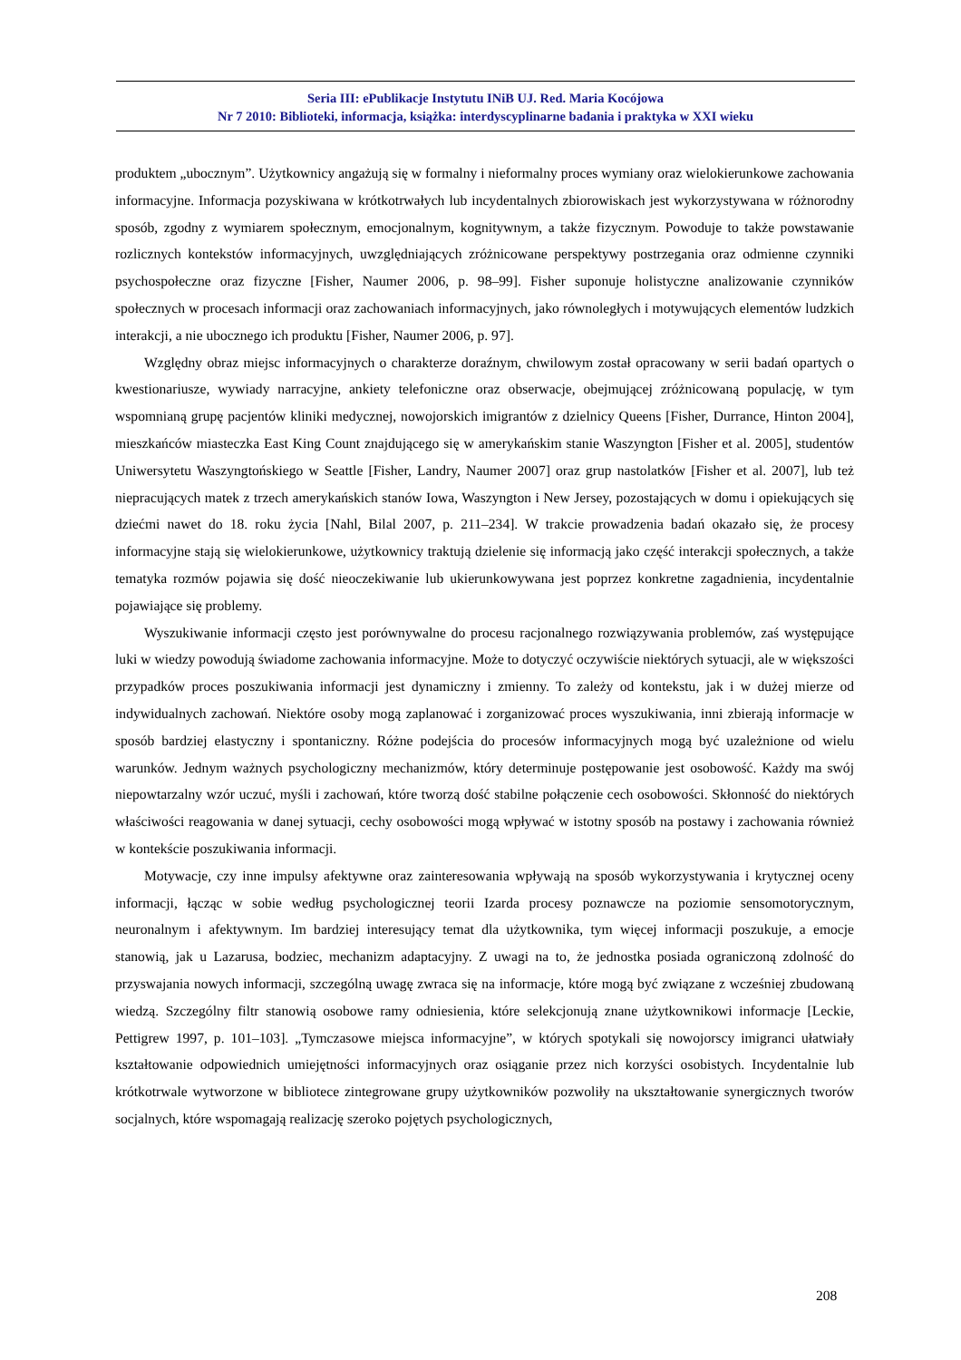Seria III: ePublikacje Instytutu INiB UJ. Red. Maria Kocójowa
Nr 7 2010: Biblioteki, informacja, książka: interdyscyplinarne badania i praktyka w XXI wieku
produktem „ubocznym”. Użytkownicy angażują się w formalny i nieformalny proces wymiany oraz wielokierunkowe zachowania informacyjne. Informacja pozyskiwana w krótkotrwałych lub incydentalnych zbiorowiskach jest wykorzystywana w różnorodny sposób, zgodny z wymiarem społecznym, emocjonalnym, kognitywnym, a także fizycznym. Powoduje to także powstawanie rozlicznych kontekstów informacyjnych, uwzględniających zróżnicowane perspektywy postrzegania oraz odmienne czynniki psychospołeczne oraz fizyczne [Fisher, Naumer 2006, p. 98–99]. Fisher suponuje holistyczne analizowanie czynników społecznych w procesach informacji oraz zachowaniach informacyjnych, jako równoległych i motywujących elementów ludzkich interakcji, a nie ubocznego ich produktu [Fisher, Naumer 2006, p. 97].
Względny obraz miejsc informacyjnych o charakterze doraźnym, chwilowym został opracowany w serii badań opartych o kwestionariusze, wywiady narracyjne, ankiety telefoniczne oraz obserwacje, obejmującej zróżnicowaną populację, w tym wspomnianą grupę pacjentów kliniki medycznej, nowojorskich imigrantów z dzielnicy Queens [Fisher, Durrance, Hinton 2004], mieszkańców miasteczka East King Count znajdującego się w amerykańskim stanie Waszyngton [Fisher et al. 2005], studentów Uniwersytetu Waszyngtońskiego w Seattle [Fisher, Landry, Naumer 2007] oraz grup nastolatków [Fisher et al. 2007], lub też niepracujących matek z trzech amerykańskich stanów Iowa, Waszyngton i New Jersey, pozostających w domu i opiekujących się dziećmi nawet do 18. roku życia [Nahl, Bilal 2007, p. 211–234]. W trakcie prowadzenia badań okazało się, że procesy informacyjne stają się wielokierunkowe, użytkownicy traktują dzielenie się informacją jako część interakcji społecznych, a także tematyka rozmów pojawia się dość nieoczekiwanie lub ukierunkowywana jest poprzez konkretne zagadnienia, incydentalnie pojawiające się problemy.
Wyszukiwanie informacji często jest porównywalne do procesu racjonalnego rozwiązywania problemów, zaś występujące luki w wiedzy powodują świadome zachowania informacyjne. Może to dotyczyć oczywiście niektórych sytuacji, ale w większości przypadków proces poszukiwania informacji jest dynamiczny i zmienny. To zależy od kontekstu, jak i w dużej mierze od indywidualnych zachowań. Niektóre osoby mogą zaplanować i zorganizować proces wyszukiwania, inni zbierają informacje w sposób bardziej elastyczny i spontaniczny. Różne podejścia do procesów informacyjnych mogą być uzależnione od wielu warunków. Jednym ważnych psychologiczny mechanizmów, który determinuje postępowanie jest osobowość. Każdy ma swój niepowtarzalny wzór uczuć, myśli i zachowań, które tworzą dość stabilne połączenie cech osobowości. Skłonność do niektórych właściwości reagowania w danej sytuacji, cechy osobowości mogą wpływać w istotny sposób na postawy i zachowania również w kontekście poszukiwania informacji.
Motywacje, czy inne impulsy afektywne oraz zainteresowania wpływają na sposób wykorzystywania i krytycznej oceny informacji, łącząc w sobie według psychologicznej teorii Izarda procesy poznawcze na poziomie sensomotorycznym, neuronalnym i afektywnym. Im bardziej interesujący temat dla użytkownika, tym więcej informacji poszukuje, a emocje stanowią, jak u Lazarusa, bodziec, mechanizm adaptacyjny. Z uwagi na to, że jednostka posiada ograniczoną zdolność do przyswajania nowych informacji, szczególną uwagę zwraca się na informacje, które mogą być związane z wcześniej zbudowaną wiedzą. Szczególny filtr stanowią osobowe ramy odniesienia, które selekcjonują znane użytkownikowi informacje [Leckie, Pettigrew 1997, p. 101–103]. „Tymczasowe miejsca informacyjne”, w których spotykali się nowojorscy imigranci ułatwiały kształtowanie odpowiednich umiejętności informacyjnych oraz osiąganie przez nich korzyści osobistych. Incydentalnie lub krótkotrwale wytworzone w bibliotece zintegrowane grupy użytkowników pozwoliły na ukształtowanie synergicznych tworów socjalnych, które wspomagają realizację szeroko pojętych psychologicznych,
208